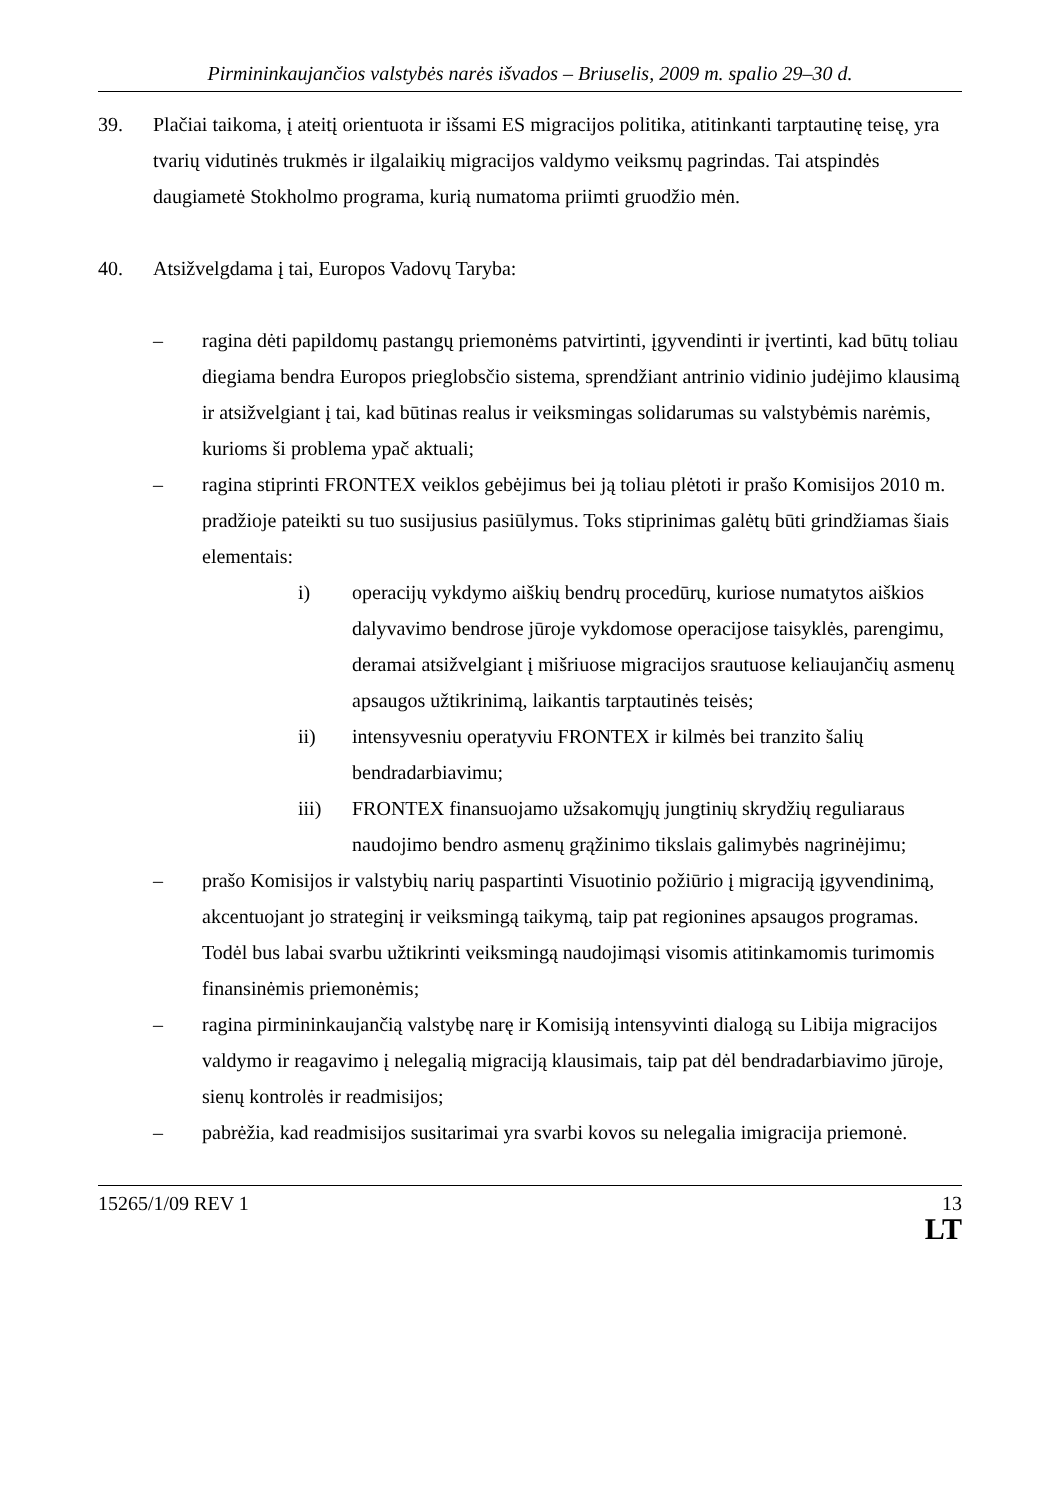Pirmininkaujančios valstybės narės išvados – Briuselis, 2009 m. spalio 29–30 d.
39. Plačiai taikoma, į ateitį orientuota ir išsami ES migracijos politika, atitinkanti tarptautinę teisę, yra tvarių vidutinės trukmės ir ilgalaikių migracijos valdymo veiksmų pagrindas. Tai atspindės daugiametė Stokholmo programa, kurią numatoma priimti gruodžio mėn.
40. Atsižvelgdama į tai, Europos Vadovų Taryba:
– ragina dėti papildomų pastangų priemonėms patvirtinti, įgyvendinti ir įvertinti, kad būtų toliau diegiama bendra Europos prieglobsčio sistema, sprendžiant antrinio vidinio judėjimo klausimą ir atsižvelgiant į tai, kad būtinas realus ir veiksmingas solidarumas su valstybėmis narėmis, kurioms ši problema ypač aktuali;
– ragina stiprinti FRONTEX veiklos gebėjimus bei ją toliau plėtoti ir prašo Komisijos 2010 m. pradžioje pateikti su tuo susijusius pasiūlymus. Toks stiprinimas galėtų būti grindžiamas šiais elementais:
i) operacijų vykdymo aiškių bendrų procedūrų, kuriose numatytos aiškios dalyvavimo bendrose jūroje vykdomose operacijose taisyklės, parengimu, deramai atsižvelgiant į mišriuose migracijos srautuose keliaujančių asmenų apsaugos užtikrinimą, laikantis tarptautinės teisės;
ii) intensyvesniu operatyviu FRONTEX ir kilmės bei tranzito šalių bendradarbiavimu;
iii) FRONTEX finansuojamo užsakomųjų jungtinių skrydžių reguliaraus naudojimo bendro asmenų grąžinimo tikslais galimybės nagrinėjimu;
– prašo Komisijos ir valstybių narių paspartinti Visuotinio požiūrio į migraciją įgyvendinimą, akcentuojant jo strateginį ir veiksmingą taikymą, taip pat regionines apsaugos programas. Todėl bus labai svarbu užtikrinti veiksmingą naudojimąsi visomis atitinkamomis turimomis finansinėmis priemonėmis;
– ragina pirmininkaujančią valstybę narę ir Komisiją intensyvinti dialogą su Libija migracijos valdymo ir reagavimo į nelegalią migraciją klausimais, taip pat dėl bendradarbiavimo jūroje, sienų kontrolės ir readmisijos;
– pabrėžia, kad readmisijos susitarimai yra svarbi kovos su nelegalia imigracija priemonė.
15265/1/09 REV 1 13
LT